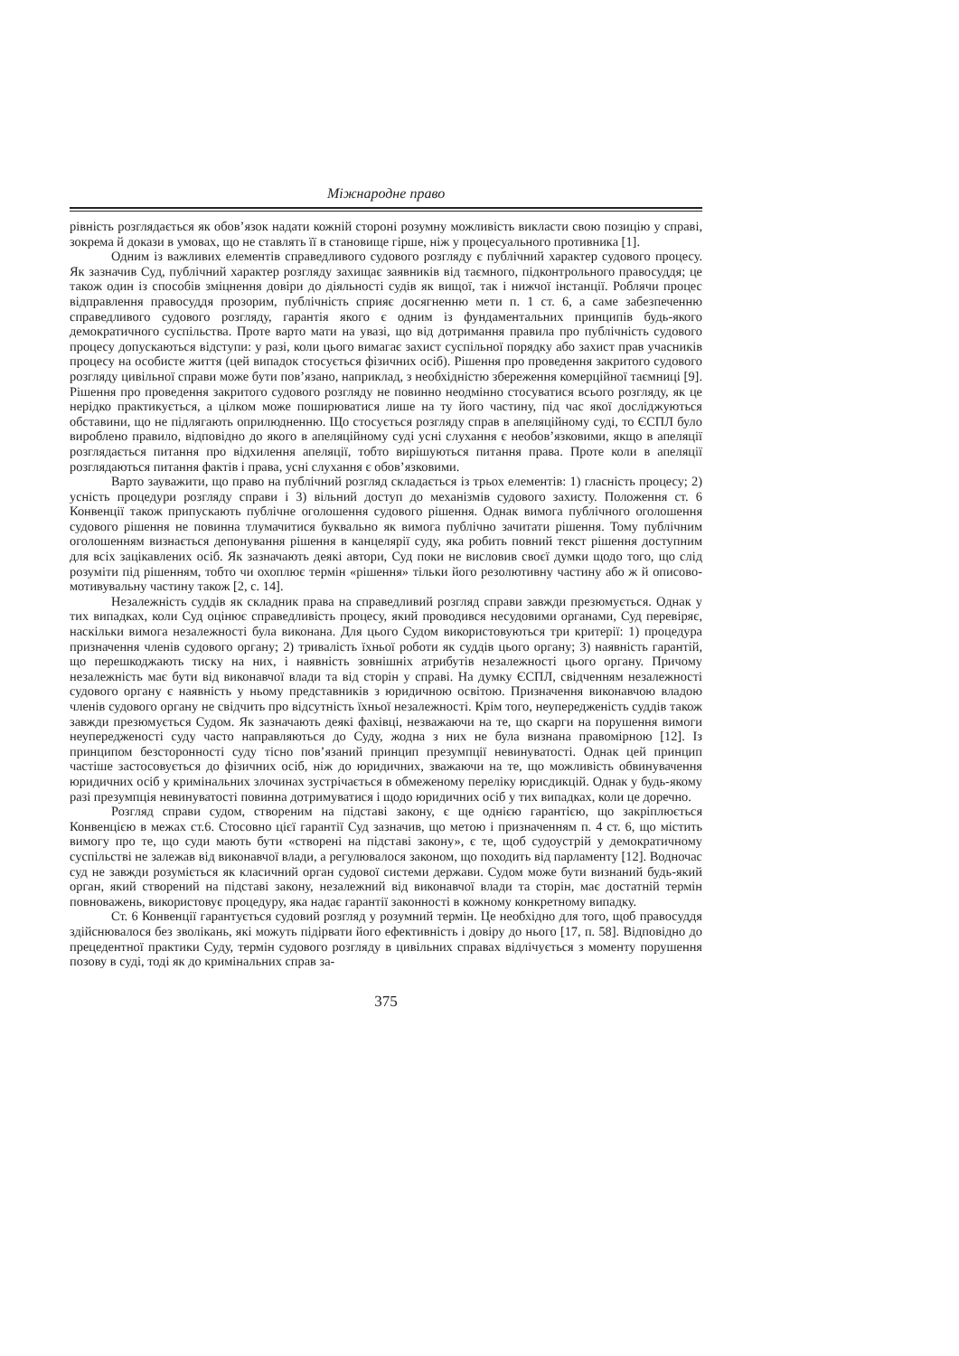Міжнародне право
рівність розглядається як обов’язок надати кожній стороні розумну можливість викласти свою позицію у справі, зокрема й докази в умовах, що не ставлять її в становище гірше, ніж у процесуального противника [1].
Одним із важливих елементів справедливого судового розгляду є публічний характер судового процесу. Як зазначив Суд, публічний характер розгляду захищає заявників від таємного, підконтрольного правосуддя; це також один із способів зміцнення довіри до діяльності судів як вищої, так і нижчої інстанції. Роблячи процес відправлення правосуддя прозорим, публічність сприяє досягненню мети п. 1 ст. 6, а саме забезпеченню справедливого судового розгляду, гарантія якого є одним із фундаментальних принципів будь-якого демократичного суспільства. Проте варто мати на увазі, що від дотримання правила про публічність судового процесу допускаються відступи: у разі, коли цього вимагає захист суспільної порядку або захист прав учасників процесу на особисте життя (цей випадок стосується фізичних осіб). Рішення про проведення закритого судового розгляду цивільної справи може бути пов’язано, наприклад, з необхідністю збереження комерційної таємниці [9]. Рішення про проведення закритого судового розгляду не повинно неодмінно стосуватися всього розгляду, як це нерідко практикується, а цілком може поширюватися лише на ту його частину, під час якої досліджуються обставини, що не підлягають оприлюдненню. Що стосується розгляду справ в апеляційному суді, то ЄСПЛ було вироблено правило, відповідно до якого в апеляційному суді усні слухання є необов’язковими, якщо в апеляції розглядається питання про відхилення апеляції, тобто вирішуються питання права. Проте коли в апеляції розглядаються питання фактів і права, усні слухання є обов’язковими.
Варто зауважити, що право на публічний розгляд складається із трьох елементів: 1) гласність процесу; 2) усність процедури розгляду справи і 3) вільний доступ до механізмів судового захисту. Положення ст. 6 Конвенції також припускають публічне оголошення судового рішення. Однак вимога публічного оголошення судового рішення не повинна тлумачитися буквально як вимога публічно зачитати рішення. Тому публічним оголошенням визнається депонування рішення в канцелярії суду, яка робить повний текст рішення доступним для всіх зацікавлених осіб. Як зазначають деякі автори, Суд поки не висловив своєї думки щодо того, що слід розуміти під рішенням, тобто чи охоплює термін «рішення» тільки його резолютивну частину або ж й описово-мотивувальну частину також [2, с. 14].
Незалежність суддів як складник права на справедливий розгляд справи завжди презюмується. Однак у тих випадках, коли Суд оцінює справедливість процесу, який проводився несудовими органами, Суд перевіряє, наскільки вимога незалежності була виконана. Для цього Судом використовуються три критерії: 1) процедура призначення членів судового органу; 2) тривалість їхньої роботи як суддів цього органу; 3) наявність гарантій, що перешкоджають тиску на них, і наявність зовнішніх атрибутів незалежності цього органу. Причому незалежність має бути від виконавчої влади та від сторін у справі. На думку ЄСПЛ, свідченням незалежності судового органу є наявність у ньому представників з юридичною освітою. Призначення виконавчою владою членів судового органу не свідчить про відсутність їхньої незалежності. Крім того, неупередженість суддів також завжди презюмується Судом. Як зазначають деякі фахівці, незважаючи на те, що скарги на порушення вимоги неупередженості суду часто направляються до Суду, жодна з них не була визнана правомірною [12]. Із принципом безсторонності суду тісно пов’язаний принцип презумпції невинуватості. Однак цей принцип частіше застосовується до фізичних осіб, ніж до юридичних, зважаючи на те, що можливість обвинувачення юридичних осіб у кримінальних злочинах зустрічається в обмеженому переліку юрисдикцій. Однак у будь-якому разі презумпція невинуватості повинна дотримуватися і щодо юридичних осіб у тих випадках, коли це доречно.
Розгляд справи судом, створеним на підставі закону, є ще однією гарантією, що закріплюється Конвенцією в межах ст.6. Стосовно цієї гарантії Суд зазначив, що метою і призначенням п. 4 ст. 6, що містить вимогу про те, що суди мають бути «створені на підставі закону», є те, щоб судоустрій у демократичному суспільстві не залежав від виконавчої влади, а регулювалося законом, що походить від парламенту [12]. Водночас суд не завжди розуміється як класичний орган судової системи держави. Судом може бути визнаний будь-який орган, який створений на підставі закону, незалежний від виконавчої влади та сторін, має достатній термін повноважень, використовує процедуру, яка надає гарантії законності в кожному конкретному випадку.
Ст. 6 Конвенції гарантується судовий розгляд у розумний термін. Це необхідно для того, щоб правосуддя здійснювалося без зволікань, які можуть підірвати його ефективність і довіру до нього [17, п. 58]. Відповідно до прецедентної практики Суду, термін судового розгляду в цивільних справах відлічується з моменту порушення позову в суді, тоді як до кримінальних справ за-
375